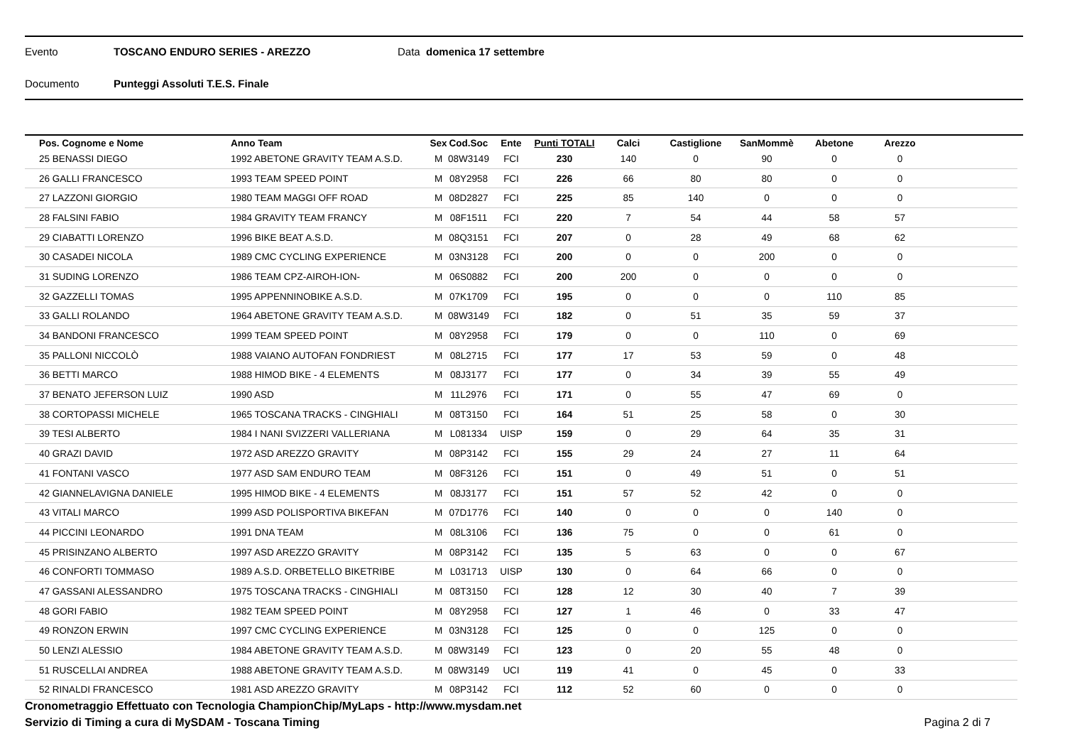Evento TOSCANO ENDURO SERIES - AREZZO Data domenica 17 settembre
Documento Punteggi Assoluti T.E.S. Finale
| Pos. Cognome e Nome | Anno Team | Sex | Cod.Soc | Ente | Punti TOTALI | Calci | Castiglione | SanMommè | Abetone | Arezzo | |
| --- | --- | --- | --- | --- | --- | --- | --- | --- | --- | --- | --- |
| 25 BENASSI DIEGO | 1992 ABETONE GRAVITY TEAM A.S.D. | M | 08W3149 | FCI | 230 | 140 | 0 | 90 | 0 | 0 | |
| 26 GALLI FRANCESCO | 1993 TEAM SPEED POINT | M | 08Y2958 | FCI | 226 | 66 | 80 | 80 | 0 | 0 | |
| 27 LAZZONI GIORGIO | 1980 TEAM MAGGI OFF ROAD | M | 08D2827 | FCI | 225 | 85 | 140 | 0 | 0 | 0 | |
| 28 FALSINI FABIO | 1984 GRAVITY TEAM FRANCY | M | 08F1511 | FCI | 220 | 7 | 54 | 44 | 58 | 57 | |
| 29 CIABATTI LORENZO | 1996 BIKE BEAT A.S.D. | M | 08Q3151 | FCI | 207 | 0 | 28 | 49 | 68 | 62 | |
| 30 CASADEI NICOLA | 1989 CMC CYCLING EXPERIENCE | M | 03N3128 | FCI | 200 | 0 | 0 | 200 | 0 | 0 | |
| 31 SUDING LORENZO | 1986 TEAM CPZ-AIROH-ION- | M | 06S0882 | FCI | 200 | 200 | 0 | 0 | 0 | 0 | |
| 32 GAZZELLI TOMAS | 1995 APPENNINOBIKE A.S.D. | M | 07K1709 | FCI | 195 | 0 | 0 | 0 | 110 | 85 | |
| 33 GALLI ROLANDO | 1964 ABETONE GRAVITY TEAM A.S.D. | M | 08W3149 | FCI | 182 | 0 | 51 | 35 | 59 | 37 | |
| 34 BANDONI FRANCESCO | 1999 TEAM SPEED POINT | M | 08Y2958 | FCI | 179 | 0 | 0 | 110 | 0 | 69 | |
| 35 PALLONI NICCOLÒ | 1988 VAIANO AUTOFAN FONDRIEST | M | 08L2715 | FCI | 177 | 17 | 53 | 59 | 0 | 48 | |
| 36 BETTI MARCO | 1988 HIMOD BIKE - 4 ELEMENTS | M | 08J3177 | FCI | 177 | 0 | 34 | 39 | 55 | 49 | |
| 37 BENATO JEFERSON LUIZ | 1990 ASD | M | 11L2976 | FCI | 171 | 0 | 55 | 47 | 69 | 0 | |
| 38 CORTOPASSI MICHELE | 1965 TOSCANA TRACKS - CINGHIALI | M | 08T3150 | FCI | 164 | 51 | 25 | 58 | 0 | 30 | |
| 39 TESI ALBERTO | 1984 I NANI SVIZZERI VALLERIANA | M | L081334 | UISP | 159 | 0 | 29 | 64 | 35 | 31 | |
| 40 GRAZI DAVID | 1972 ASD AREZZO GRAVITY | M | 08P3142 | FCI | 155 | 29 | 24 | 27 | 11 | 64 | |
| 41 FONTANI VASCO | 1977 ASD SAM ENDURO TEAM | M | 08F3126 | FCI | 151 | 0 | 49 | 51 | 0 | 51 | |
| 42 GIANNELAVIGNA DANIELE | 1995 HIMOD BIKE - 4 ELEMENTS | M | 08J3177 | FCI | 151 | 57 | 52 | 42 | 0 | 0 | |
| 43 VITALI MARCO | 1999 ASD POLISPORTIVA BIKEFAN | M | 07D1776 | FCI | 140 | 0 | 0 | 0 | 140 | 0 | |
| 44 PICCINI LEONARDO | 1991 DNA TEAM | M | 08L3106 | FCI | 136 | 75 | 0 | 0 | 61 | 0 | |
| 45 PRISINZANO ALBERTO | 1997 ASD AREZZO GRAVITY | M | 08P3142 | FCI | 135 | 5 | 63 | 0 | 0 | 67 | |
| 46 CONFORTI TOMMASO | 1989 A.S.D. ORBETELLO BIKETRIBE | M | L031713 | UISP | 130 | 0 | 64 | 66 | 0 | 0 | |
| 47 GASSANI ALESSANDRO | 1975 TOSCANA TRACKS - CINGHIALI | M | 08T3150 | FCI | 128 | 12 | 30 | 40 | 7 | 39 | |
| 48 GORI FABIO | 1982 TEAM SPEED POINT | M | 08Y2958 | FCI | 127 | 1 | 46 | 0 | 33 | 47 | |
| 49 RONZON ERWIN | 1997 CMC CYCLING EXPERIENCE | M | 03N3128 | FCI | 125 | 0 | 0 | 125 | 0 | 0 | |
| 50 LENZI ALESSIO | 1984 ABETONE GRAVITY TEAM A.S.D. | M | 08W3149 | FCI | 123 | 0 | 20 | 55 | 48 | 0 | |
| 51 RUSCELLAI ANDREA | 1988 ABETONE GRAVITY TEAM A.S.D. | M | 08W3149 | UCI | 119 | 41 | 0 | 45 | 0 | 33 | |
| 52 RINALDI FRANCESCO | 1981 ASD AREZZO GRAVITY | M | 08P3142 | FCI | 112 | 52 | 60 | 0 | 0 | 0 | |
Cronometraggio Effettuato con Tecnologia ChampionChip/MyLaps - http://www.mysdam.net
Servizio di Timing a cura di MySDAM - Toscana Timing Pagina 2 di 7